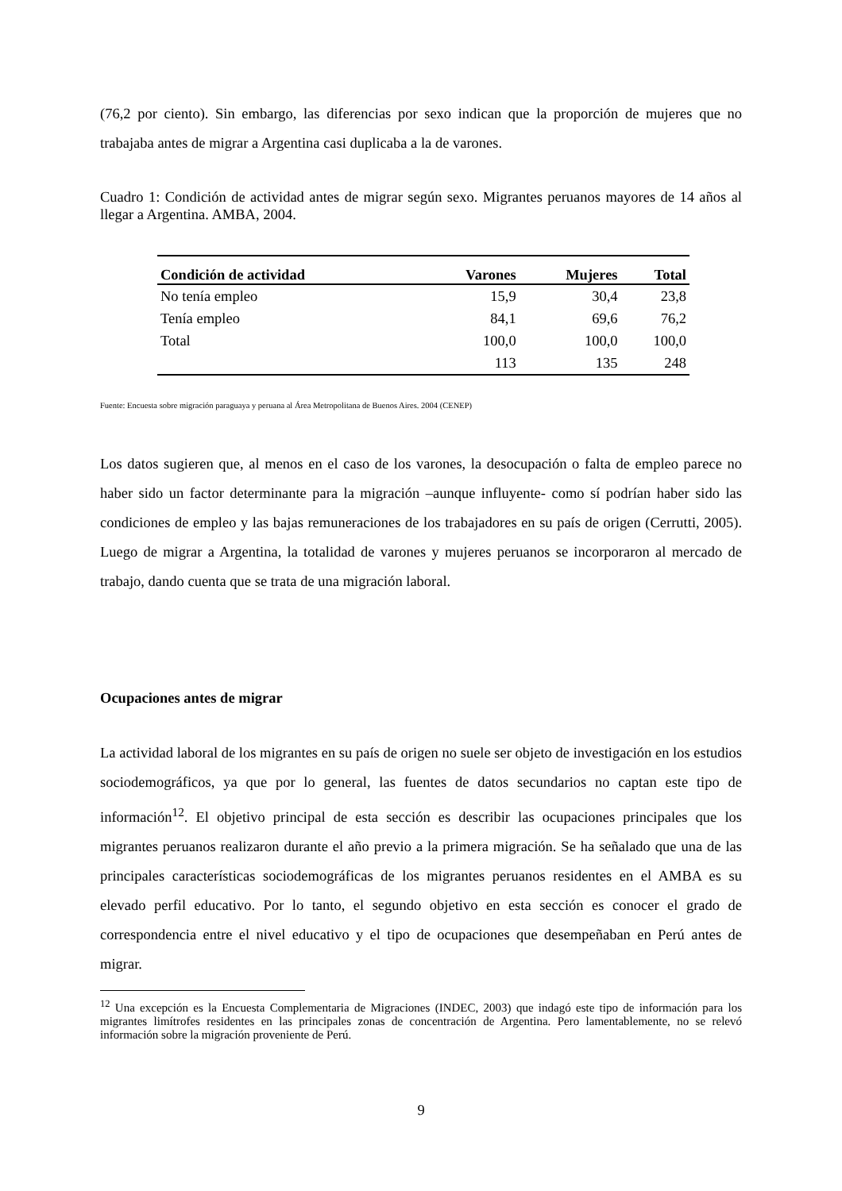(76,2 por ciento). Sin embargo, las diferencias por sexo indican que la proporción de mujeres que no trabajaba antes de migrar a Argentina casi duplicaba a la de varones.
Cuadro 1: Condición de actividad antes de migrar según sexo. Migrantes peruanos mayores de 14 años al llegar a Argentina. AMBA, 2004.
| Condición de actividad | Varones | Mujeres | Total |
| --- | --- | --- | --- |
| No tenía empleo | 15,9 | 30,4 | 23,8 |
| Tenía empleo | 84,1 | 69,6 | 76,2 |
| Total | 100,0 | 100,0 | 100,0 |
| | 113 | 135 | 248 |
Fuente: Encuesta sobre migración paraguaya y peruana al Área Metropolitana de Buenos Aires. 2004 (CENEP)
Los datos sugieren que, al menos en el caso de los varones, la desocupación o falta de empleo parece no haber sido un factor determinante para la migración –aunque influyente- como sí podrían haber sido las condiciones de empleo y las bajas remuneraciones de los trabajadores en su país de origen (Cerrutti, 2005). Luego de migrar a Argentina, la totalidad de varones y mujeres peruanos se incorporaron al mercado de trabajo, dando cuenta que se trata de una migración laboral.
Ocupaciones antes de migrar
La actividad laboral de los migrantes en su país de origen no suele ser objeto de investigación en los estudios sociodemográficos, ya que por lo general, las fuentes de datos secundarios no captan este tipo de información<sup>12</sup>. El objetivo principal de esta sección es describir las ocupaciones principales que los migrantes peruanos realizaron durante el año previo a la primera migración. Se ha señalado que una de las principales características sociodemográficas de los migrantes peruanos residentes en el AMBA es su elevado perfil educativo. Por lo tanto, el segundo objetivo en esta sección es conocer el grado de correspondencia entre el nivel educativo y el tipo de ocupaciones que desempeñaban en Perú antes de migrar.
<sup>12</sup> Una excepción es la Encuesta Complementaria de Migraciones (INDEC, 2003) que indagó este tipo de información para los migrantes limítrofes residentes en las principales zonas de concentración de Argentina. Pero lamentablemente, no se relevó información sobre la migración proveniente de Perú.
9